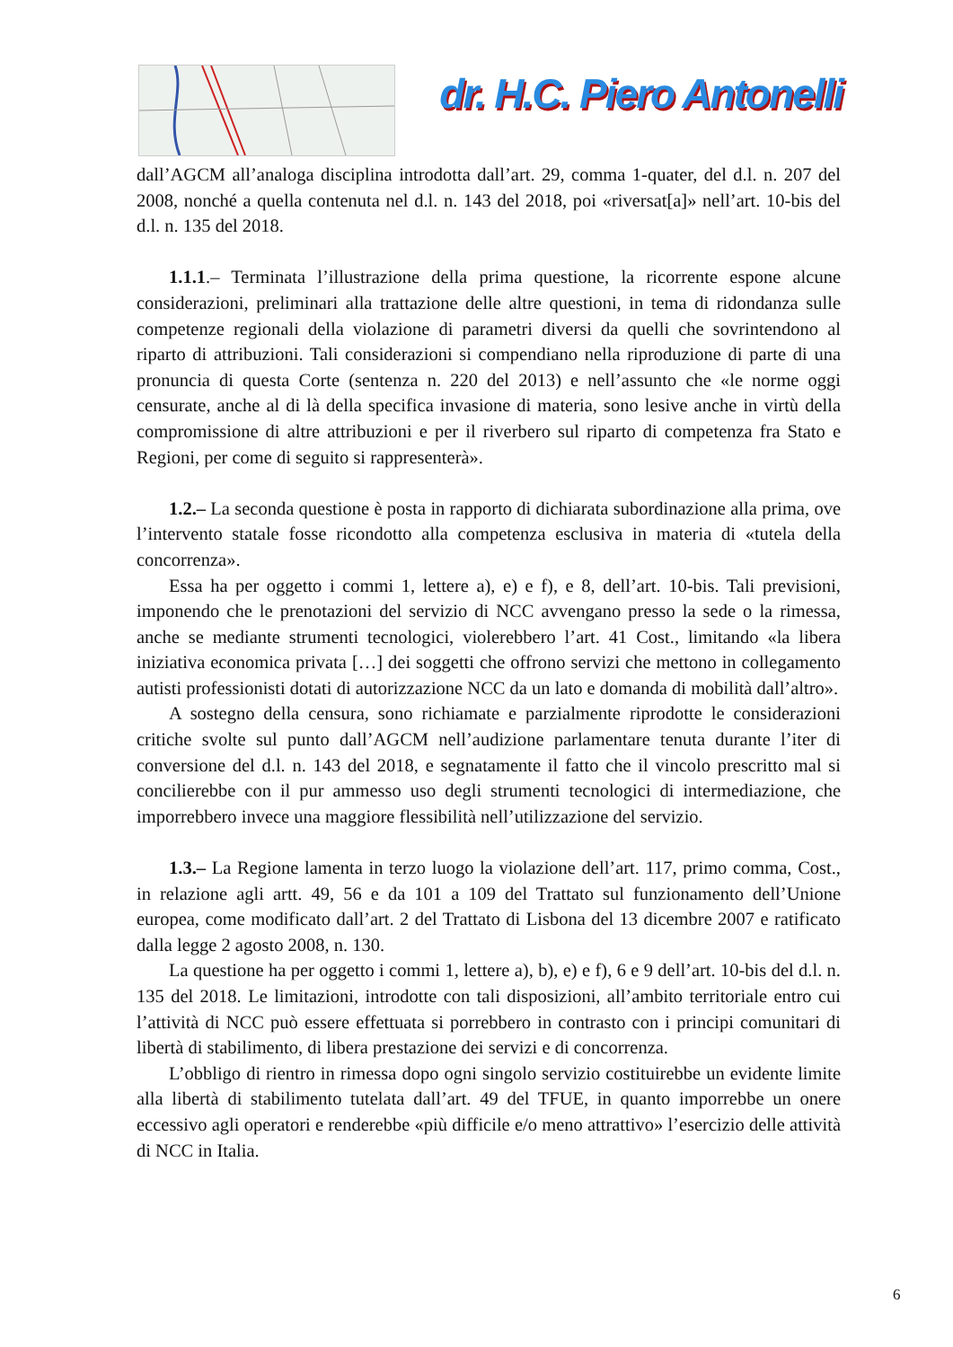dr. H.C. Piero Antonelli
dall’AGCM all’analoga disciplina introdotta dall’art. 29, comma 1-quater, del d.l. n. 207 del 2008, nonché a quella contenuta nel d.l. n. 143 del 2018, poi «riversat[a]» nell’art. 10-bis del d.l. n. 135 del 2018.
1.1.1.– Terminata l’illustrazione della prima questione, la ricorrente espone alcune considerazioni, preliminari alla trattazione delle altre questioni, in tema di ridondanza sulle competenze regionali della violazione di parametri diversi da quelli che sovrintendono al riparto di attribuzioni. Tali considerazioni si compendiano nella riproduzione di parte di una pronuncia di questa Corte (sentenza n. 220 del 2013) e nell’assunto che «le norme oggi censurate, anche al di là della specifica invasione di materia, sono lesive anche in virtù della compromissione di altre attribuzioni e per il riverbero sul riparto di competenza fra Stato e Regioni, per come di seguito si rappresenterà».
1.2.– La seconda questione è posta in rapporto di dichiarata subordinazione alla prima, ove l’intervento statale fosse ricondotto alla competenza esclusiva in materia di «tutela della concorrenza».
Essa ha per oggetto i commi 1, lettere a), e) e f), e 8, dell’art. 10-bis. Tali previsioni, imponendo che le prenotazioni del servizio di NCC avvengano presso la sede o la rimessa, anche se mediante strumenti tecnologici, violerebbero l’art. 41 Cost., limitando «la libera iniziativa economica privata […] dei soggetti che offrono servizi che mettono in collegamento autisti professionisti dotati di autorizzazione NCC da un lato e domanda di mobilità dall’altro».
A sostegno della censura, sono richiamate e parzialmente riprodotte le considerazioni critiche svolte sul punto dall’AGCM nell’audizione parlamentare tenuta durante l’iter di conversione del d.l. n. 143 del 2018, e segnatamente il fatto che il vincolo prescritto mal si concilierebbe con il pur ammesso uso degli strumenti tecnologici di intermediazione, che imporrebbero invece una maggiore flessibilità nell’utilizzazione del servizio.
1.3.– La Regione lamenta in terzo luogo la violazione dell’art. 117, primo comma, Cost., in relazione agli artt. 49, 56 e da 101 a 109 del Trattato sul funzionamento dell’Unione europea, come modificato dall’art. 2 del Trattato di Lisbona del 13 dicembre 2007 e ratificato dalla legge 2 agosto 2008, n. 130.
La questione ha per oggetto i commi 1, lettere a), b), e) e f), 6 e 9 dell’art. 10-bis del d.l. n. 135 del 2018. Le limitazioni, introdotte con tali disposizioni, all’ambito territoriale entro cui l’attività di NCC può essere effettuata si porrebbero in contrasto con i principi comunitari di libertà di stabilimento, di libera prestazione dei servizi e di concorrenza.
L’obbligo di rientro in rimessa dopo ogni singolo servizio costituirebbe un evidente limite alla libertà di stabilimento tutelata dall’art. 49 del TFUE, in quanto imporrebbe un onere eccessivo agli operatori e renderebbe «più difficile e/o meno attrattivo» l’esercizio delle attività di NCC in Italia.
6